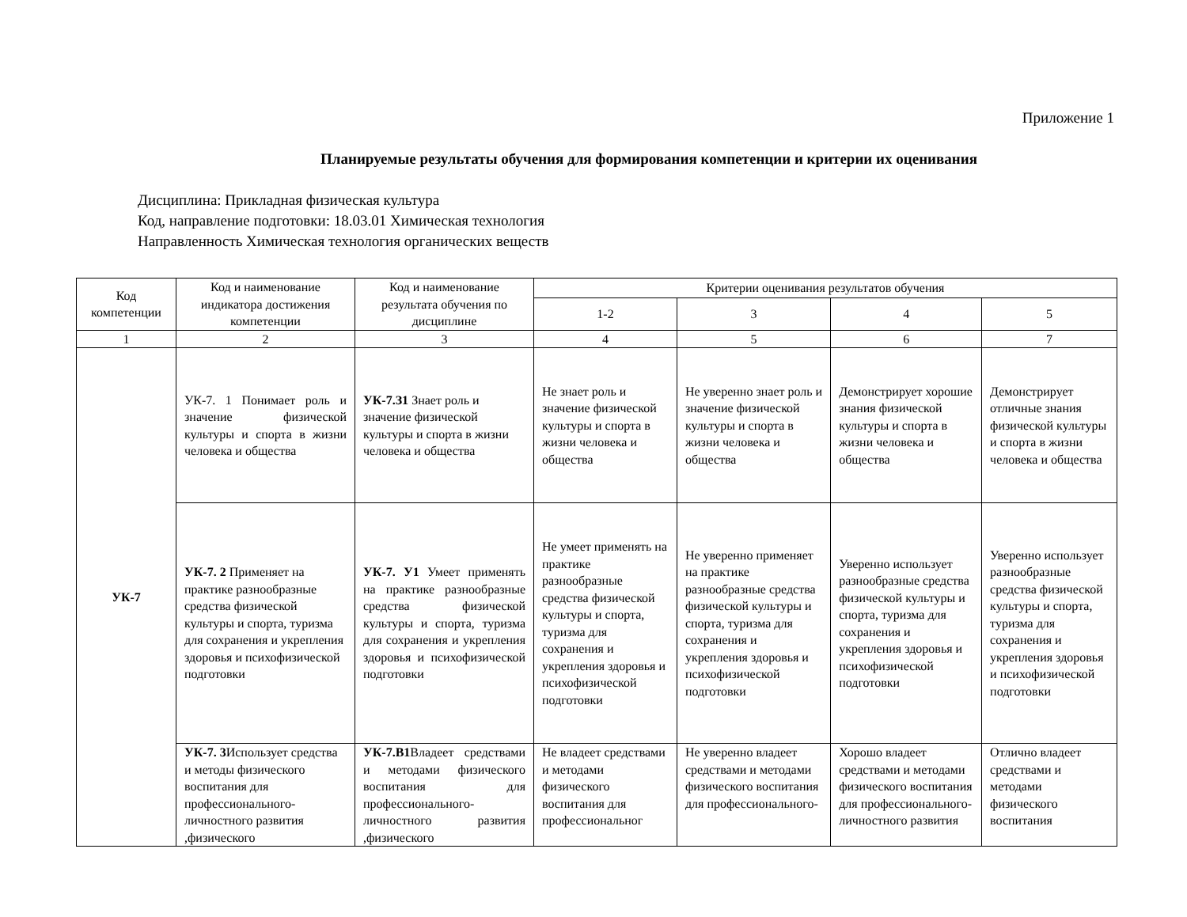Приложение 1
Планируемые результаты обучения для формирования компетенции и критерии их оценивания
Дисциплина: Прикладная физическая культура
Код, направление подготовки: 18.03.01 Химическая технология
Направленность Химическая технология органических веществ
| Код компетенции | Код и наименование индикатора достижения компетенции | Код и наименование результата обучения по дисциплине | Критерии оценивания результатов обучения | | | |
| --- | --- | --- | --- | --- | --- | --- |
| | | | 1-2 | 3 | 4 | 5 |
| 1 | 2 | 3 | 4 | 5 | 6 | 7 |
| УК-7 | УК-7. 1 Понимает роль и значение физической культуры и спорта в жизни человека и общества | УК-7.З1 Знает роль и значение физической культуры и спорта в жизни человека и общества | Не знает роль и значение физической культуры и спорта в жизни человека и общества | Не уверенно знает роль и значение физической культуры и спорта в жизни человека и общества | Демонстрирует хорошие знания физической культуры и спорта в жизни человека и общества | Демонстрирует отличные знания физической культуры и спорта в жизни человека и общества |
| | УК-7. 2 Применяет на практике разнообразные средства физической культуры и спорта, туризма для сохранения и укрепления здоровья и психофизической подготовки | УК-7. У1 Умеет применять на практике разнообразные средства физической культуры и спорта, туризма для сохранения и укрепления здоровья и психофизической подготовки | Не умеет применять на практике разнообразные средства физической культуры и спорта, туризма для сохранения и укрепления здоровья и психофизической подготовки | Не уверенно применяет на практике разнообразные средства физической культуры и спорта, туризма для сохранения и укрепления здоровья и психофизической подготовки | Уверенно использует разнообразные средства физической культуры и спорта, туризма для сохранения и укрепления здоровья и психофизической подготовки | Уверенно использует разнообразные средства физической культуры и спорта, туризма для сохранения и укрепления здоровья и психофизической подготовки |
| | УК-7. 3 Использует средства и методы физического воспитания для профессионального-личностного развития ,физического | УК-7.В1 Владеет средствами и методами физического воспитания для профессионального-личностного развития ,физического | Не владеет средствами и методами физического воспитания для профессиональног | Не уверенно владеет средствами и методами физического воспитания для профессионального- | Хорошо владеет средствами и методами физического воспитания для профессионального-личностного развития | Отлично владеет средствами и методами физического воспитания |